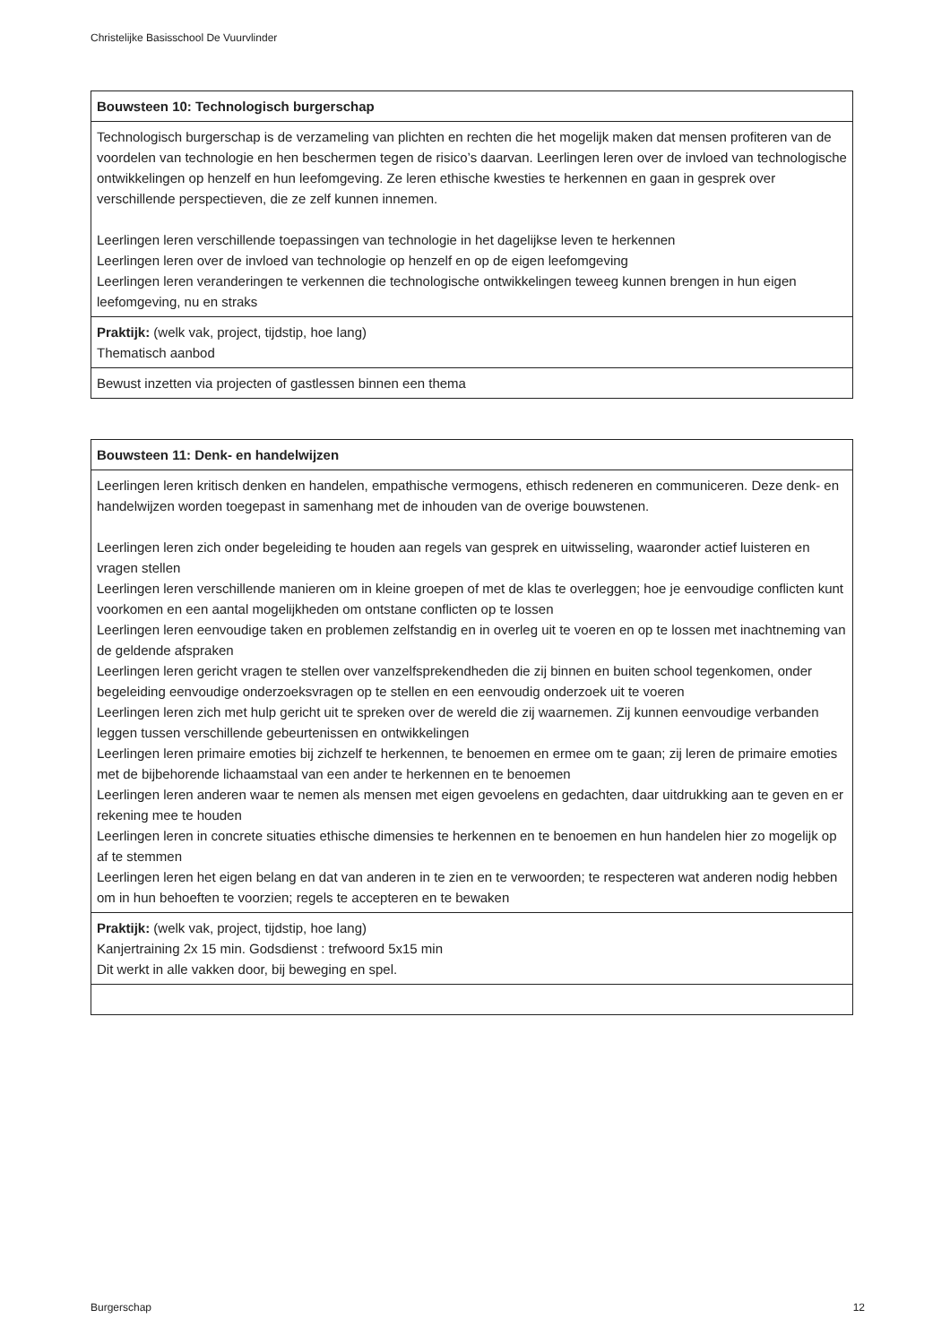Christelijke Basisschool De Vuurvlinder
| Bouwsteen 10: Technologisch burgerschap |
| --- |
| Technologisch burgerschap is de verzameling van plichten en rechten die het mogelijk maken dat mensen profiteren van de voordelen van technologie en hen beschermen tegen de risico’s daarvan. Leerlingen leren over de invloed van technologische ontwikkelingen op henzelf en hun leefomgeving. Ze leren ethische kwesties te herkennen en gaan in gesprek over verschillende perspectieven, die ze zelf kunnen innemen. Leerlingen leren verschillende toepassingen van technologie in het dagelijkse leven te herkennen Leerlingen leren over de invloed van technologie op henzelf en op de eigen leefomgeving Leerlingen leren veranderingen te verkennen die technologische ontwikkelingen teweeg kunnen brengen in hun eigen leefomgeving, nu en straks |
| Praktijk: (welk vak, project, tijdstip, hoe lang) Thematisch aanbod |
| Bewust inzetten via projecten of gastlessen binnen een thema |
| Bouwsteen 11: Denk- en handelwijzen |
| --- |
| Leerlingen leren kritisch denken en handelen, empathische vermogens, ethisch redeneren en communiceren. Deze denk- en handelwijzen worden toegepast in samenhang met de inhouden van de overige bouwstenen. Leerlingen leren zich onder begeleiding te houden aan regels van gesprek en uitwisseling, waaronder actief luisteren en vragen stellen Leerlingen leren verschillende manieren om in kleine groepen of met de klas te overleggen; hoe je eenvoudige conflicten kunt voorkomen en een aantal mogelijkheden om ontstane conflicten op te lossen Leerlingen leren eenvoudige taken en problemen zelfstandig en in overleg uit te voeren en op te lossen met inachtneming van de geldende afspraken Leerlingen leren gericht vragen te stellen over vanzelfsprekendheden die zij binnen en buiten school tegenkomen, onder begeleiding eenvoudige onderzoeksvragen op te stellen en een eenvoudig onderzoek uit te voeren Leerlingen leren zich met hulp gericht uit te spreken over de wereld die zij waarnemen. Zij kunnen eenvoudige verbanden leggen tussen verschillende gebeurtenissen en ontwikkelingen Leerlingen leren primaire emoties bij zichzelf te herkennen, te benoemen en ermee om te gaan; zij leren de primaire emoties met de bijbehorende lichaamstaal van een ander te herkennen en te benoemen Leerlingen leren anderen waar te nemen als mensen met eigen gevoelens en gedachten, daar uitdrukking aan te geven en er rekening mee te houden Leerlingen leren in concrete situaties ethische dimensies te herkennen en te benoemen en hun handelen hier zo mogelijk op af te stemmen Leerlingen leren het eigen belang en dat van anderen in te zien en te verwoorden; te respecteren wat anderen nodig hebben om in hun behoeften te voorzien; regels te accepteren en te bewaken |
| Praktijk: (welk vak, project, tijdstip, hoe lang) Kanjertraining 2x 15 min. Godsdienst : trefwoord 5x15 min Dit werkt in alle vakken door, bij beweging en spel. |
Burgerschap 12